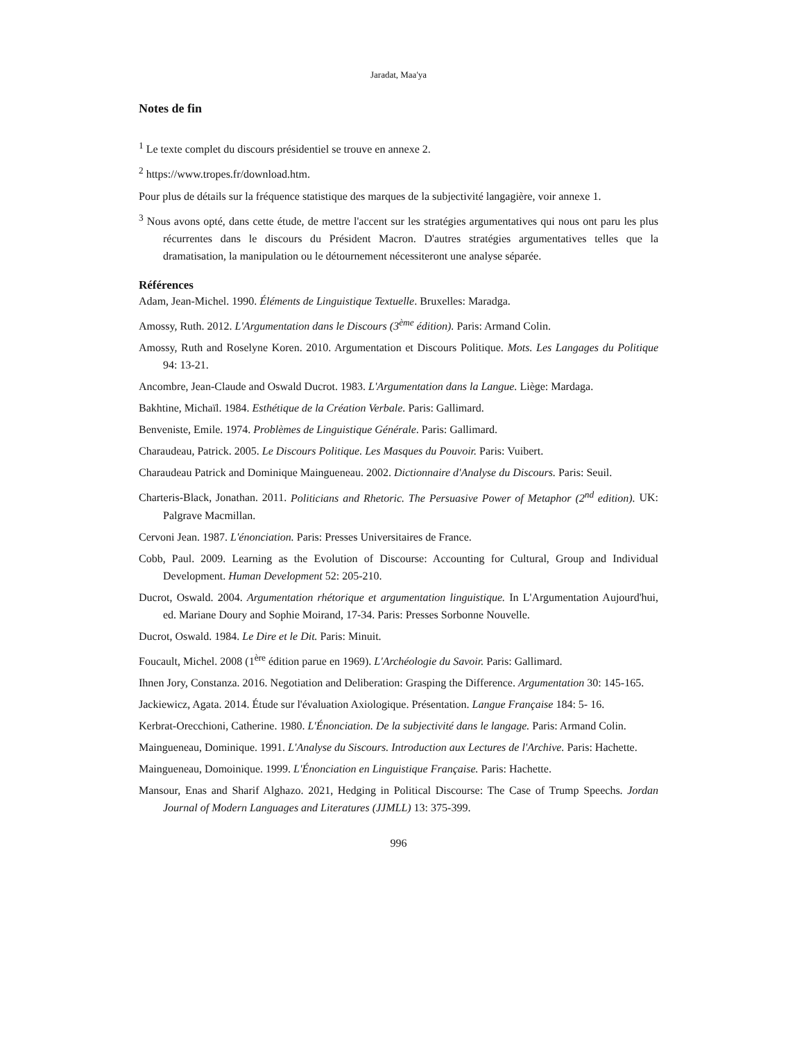Jaradat, Maa'ya
Notes de fin
<sup>1</sup> Le texte complet du discours présidentiel se trouve en annexe 2.
<sup>2</sup> https://www.tropes.fr/download.htm.
Pour plus de détails sur la fréquence statistique des marques de la subjectivité langagière, voir annexe 1.
<sup>3</sup> Nous avons opté, dans cette étude, de mettre l'accent sur les stratégies argumentatives qui nous ont paru les plus récurrentes dans le discours du Président Macron. D'autres stratégies argumentatives telles que la dramatisation, la manipulation ou le détournement nécessiteront une analyse séparée.
Références
Adam, Jean-Michel. 1990. Éléments de Linguistique Textuelle. Bruxelles: Maradga.
Amossy, Ruth. 2012. L'Argumentation dans le Discours (3<sup>ème</sup> édition). Paris: Armand Colin.
Amossy, Ruth and Roselyne Koren. 2010. Argumentation et Discours Politique. Mots. Les Langages du Politique 94: 13-21.
Ancombre, Jean-Claude and Oswald Ducrot. 1983. L'Argumentation dans la Langue. Liège: Mardaga.
Bakhtine, Michaïl. 1984. Esthétique de la Création Verbale. Paris: Gallimard.
Benveniste, Emile. 1974. Problèmes de Linguistique Générale. Paris: Gallimard.
Charaudeau, Patrick. 2005. Le Discours Politique. Les Masques du Pouvoir. Paris: Vuibert.
Charaudeau Patrick and Dominique Maingueneau. 2002. Dictionnaire d'Analyse du Discours. Paris: Seuil.
Charteris-Black, Jonathan. 2011. Politicians and Rhetoric. The Persuasive Power of Metaphor (2<sup>nd</sup> edition). UK: Palgrave Macmillan.
Cervoni Jean. 1987. L'énonciation. Paris: Presses Universitaires de France.
Cobb, Paul. 2009. Learning as the Evolution of Discourse: Accounting for Cultural, Group and Individual Development. Human Development 52: 205-210.
Ducrot, Oswald. 2004. Argumentation rhétorique et argumentation linguistique. In L'Argumentation Aujourd'hui, ed. Mariane Doury and Sophie Moirand, 17-34. Paris: Presses Sorbonne Nouvelle.
Ducrot, Oswald. 1984. Le Dire et le Dit. Paris: Minuit.
Foucault, Michel. 2008 (1<sup>ère</sup> édition parue en 1969). L'Archéologie du Savoir. Paris: Gallimard.
Ihnen Jory, Constanza. 2016. Negotiation and Deliberation: Grasping the Difference. Argumentation 30: 145-165.
Jackiewicz, Agata. 2014. Étude sur l'évaluation Axiologique. Présentation. Langue Française 184: 5- 16.
Kerbrat-Orecchioni, Catherine. 1980. L'Énonciation. De la subjectivité dans le langage. Paris: Armand Colin.
Maingueneau, Dominique. 1991. L'Analyse du Siscours. Introduction aux Lectures de l'Archive. Paris: Hachette.
Maingueneau, Domoinique. 1999. L'Énonciation en Linguistique Française. Paris: Hachette.
Mansour, Enas and Sharif Alghazo. 2021, Hedging in Political Discourse: The Case of Trump Speechs. Jordan Journal of Modern Languages and Literatures (JJMLL) 13: 375-399.
996